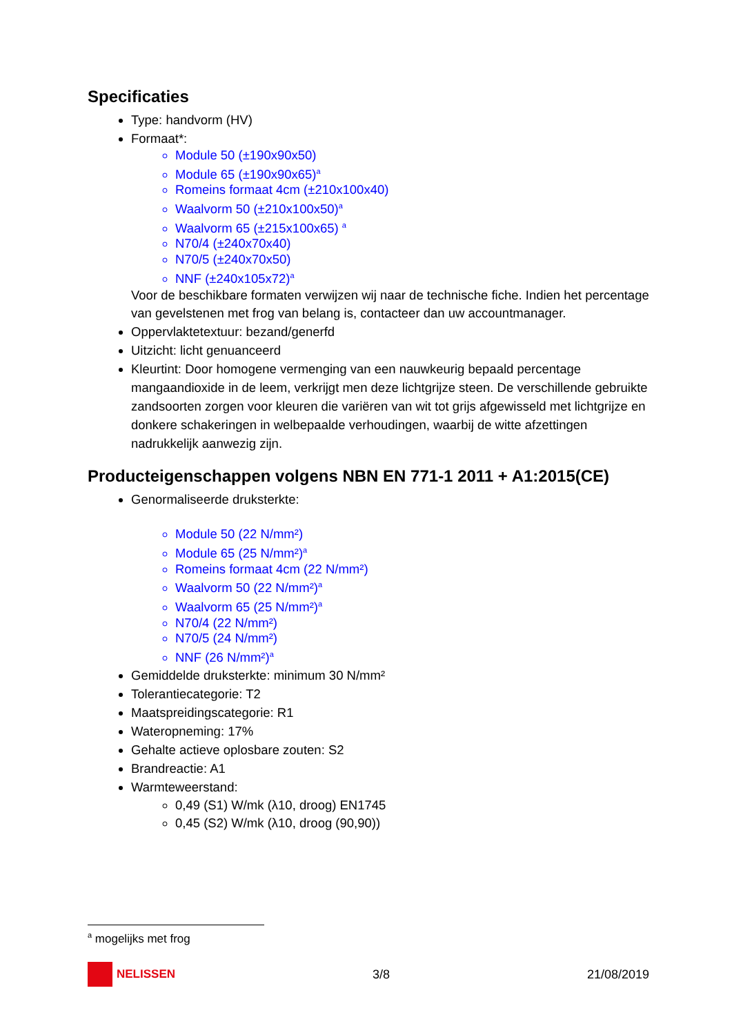Specificaties
Type: handvorm (HV)
Formaat*:
Module 50 (±190x90x50)
Module 65 (±190x90x65)<sup>a</sup>
Romeins formaat 4cm (±210x100x40)
Waalvorm 50 (±210x100x50)<sup>a</sup>
Waalvorm 65 (±215x100x65) <sup>a</sup>
N70/4 (±240x70x40)
N70/5 (±240x70x50)
NNF (±240x105x72)<sup>a</sup>
Voor de beschikbare formaten verwijzen wij naar de technische fiche. Indien het percentage van gevelstenen met frog van belang is, contacteer dan uw accountmanager.
Oppervlaktetextuur: bezand/generfd
Uitzicht: licht genuanceerd
Kleurtint: Door homogene vermenging van een nauwkeurig bepaald percentage mangaandioxide in de leem, verkrijgt men deze lichtgrijze steen. De verschillende gebruikte zandsoorten zorgen voor kleuren die variëren van wit tot grijs afgewisseld met lichtgrijze en donkere schakeringen in welbepaalde verhoudingen, waarbij de witte afzettingen nadrukkelijk aanwezig zijn.
Producteigenschappen volgens NBN EN 771-1 2011 + A1:2015(CE)
Genormaliseerde druksterkte:
Module 50 (22 N/mm²)
Module 65 (25 N/mm²)<sup>a</sup>
Romeins formaat 4cm (22 N/mm²)
Waalvorm 50 (22 N/mm²)<sup>a</sup>
Waalvorm 65 (25 N/mm²)<sup>a</sup>
N70/4 (22 N/mm²)
N70/5 (24 N/mm²)
NNF (26 N/mm²)<sup>a</sup>
Gemiddelde druksterkte: minimum 30 N/mm²
Tolerantiecategorie: T2
Maatspreidingscategorie: R1
Wateropneming: 17%
Gehalte actieve oplosbare zouten: S2
Brandreactie: A1
Warmteweerstand:
0,49 (S1) W/mk (λ10, droog) EN1745
0,45 (S2) W/mk (λ10, droog (90,90))
<sup>a</sup> mogelijks met frog
NELISSEN 3/8 21/08/2019